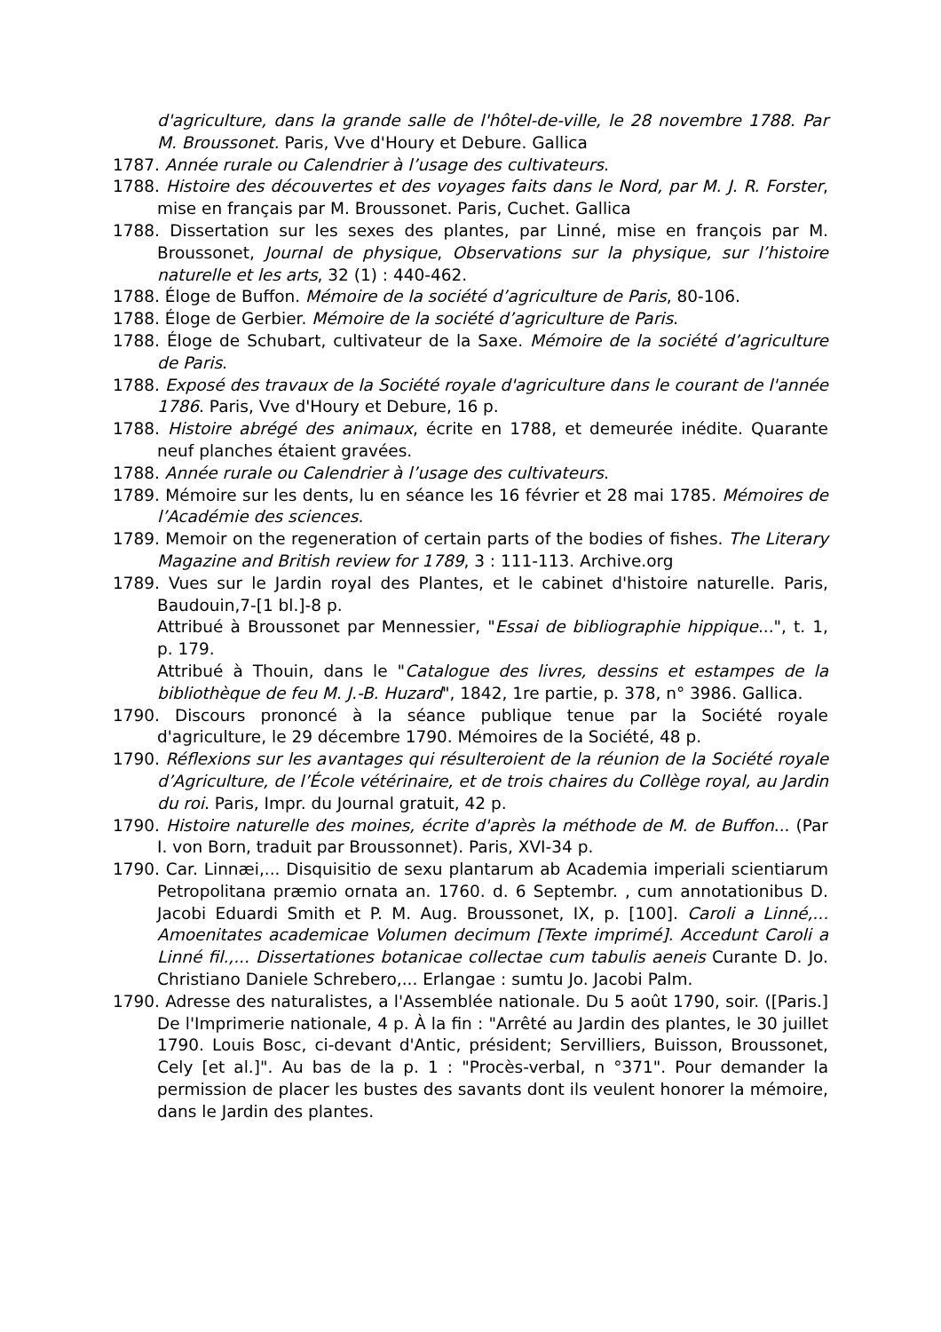d'agriculture, dans la grande salle de l'hôtel-de-ville, le 28 novembre 1788. Par M. Broussonet. Paris, Vve d'Houry et Debure. Gallica
1787. Année rurale ou Calendrier à l’usage des cultivateurs.
1788. Histoire des découvertes et des voyages faits dans le Nord, par M. J. R. Forster, mise en français par M. Broussonet. Paris, Cuchet. Gallica
1788. Dissertation sur les sexes des plantes, par Linné, mise en françois par M. Broussonet, Journal de physique, Observations sur la physique, sur l’histoire naturelle et les arts, 32 (1) : 440-462.
1788. Éloge de Buffon. Mémoire de la société d’agriculture de Paris, 80-106.
1788. Éloge de Gerbier. Mémoire de la société d’agriculture de Paris.
1788. Éloge de Schubart, cultivateur de la Saxe. Mémoire de la société d’agriculture de Paris.
1788. Exposé des travaux de la Société royale d'agriculture dans le courant de l'année 1786. Paris, Vve d'Houry et Debure, 16 p.
1788. Histoire abrégé des animaux, écrite en 1788, et demeurée inédite. Quarante neuf planches étaient gravées.
1788. Année rurale ou Calendrier à l’usage des cultivateurs.
1789. Mémoire sur les dents, lu en séance les 16 février et 28 mai 1785. Mémoires de l’Académie des sciences.
1789. Memoir on the regeneration of certain parts of the bodies of fishes. The Literary Magazine and British review for 1789, 3 : 111-113. Archive.org
1789. Vues sur le Jardin royal des Plantes, et le cabinet d'histoire naturelle. Paris, Baudouin,7-[1 bl.]-8 p.
Attribué à Broussonet par Mennessier, "Essai de bibliographie hippique...", t. 1, p. 179.
Attribué à Thouin, dans le "Catalogue des livres, dessins et estampes de la bibliothèque de feu M. J.-B. Huzard", 1842, 1re partie, p. 378, n° 3986. Gallica.
1790. Discours prononcé à la séance publique tenue par la Société royale d'agriculture, le 29 décembre 1790. Mémoires de la Société, 48 p.
1790. Réflexions sur les avantages qui résulteroient de la réunion de la Société royale d’Agriculture, de l’École vétérinaire, et de trois chaires du Collège royal, au Jardin du roi. Paris, Impr. du Journal gratuit, 42 p.
1790. Histoire naturelle des moines, écrite d'après la méthode de M. de Buffon... (Par I. von Born, traduit par Broussonnet). Paris, XVI-34 p.
1790. Car. Linnæi,... Disquisitio de sexu plantarum ab Academia imperiali scientiarum Petropolitana præmio ornata an. 1760. d. 6 Septembr. , cum annotationibus D. Jacobi Eduardi Smith et P. M. Aug. Broussonet, IX, p. [100]. Caroli a Linné,... Amoenitates academicae Volumen decimum [Texte imprimé]. Accedunt Caroli a Linné fil.,... Dissertationes botanicae collectae cum tabulis aeneis Curante D. Jo. Christiano Daniele Schrebero,... Erlangae : sumtu Jo. Jacobi Palm.
1790. Adresse des naturalistes, a l'Assemblée nationale. Du 5 août 1790, soir. ([Paris.] De l'Imprimerie nationale, 4 p. À la fin : "Arrêté au Jardin des plantes, le 30 juillet 1790. Louis Bosc, ci-devant d'Antic, président; Servilliers, Buisson, Broussonet, Cely [et al.]". Au bas de la p. 1 : "Procès-verbal, n °371". Pour demander la permission de placer les bustes des savants dont ils veulent honorer la mémoire, dans le Jardin des plantes.